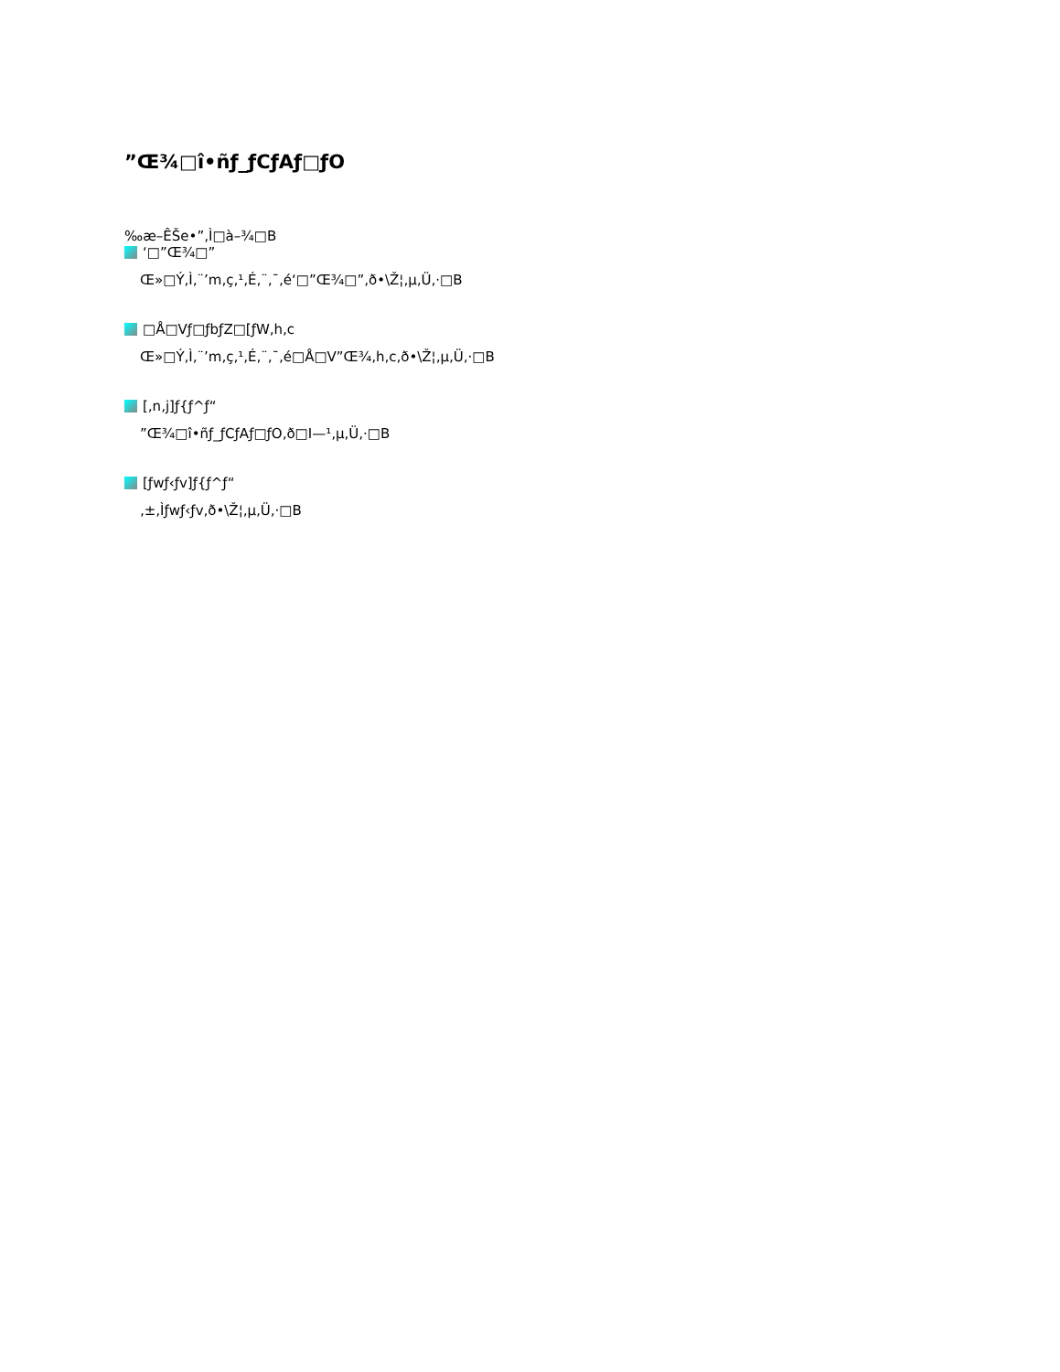”Œ¾□î•ñƒ_ƒCƒAƒ□ƒO
‰æ–ÊŠe•”‚Ì□à–¾□B
‘□”Œ¾□”
Œ»□Ý‚Ì‚¨’m‚ç‚¹‚É‚¨‚¯‚é‘□”Œ¾□”‚ð•\Ž¦‚µ‚Ü‚·□B
□Å□Vƒ□ƒbƒZ□[ƒW‚h‚c
Œ»□Ý‚Ì‚¨’m‚ç‚¹‚É‚¨‚¯‚é□Å□V”Œ¾‚h‚c‚ð•\Ž¦‚µ‚Ü‚·□B
[‚n‚j]ƒ{ƒ^ƒ“
”Œ¾□î•ñƒ_ƒCƒAƒ□ƒO‚ð□I—¹‚µ‚Ü‚·□B
[ƒwƒ‹ƒv]ƒ{ƒ^ƒ“
‚±‚Ìƒwƒ‹ƒv‚ð•\Ž¦‚µ‚Ü‚·□B